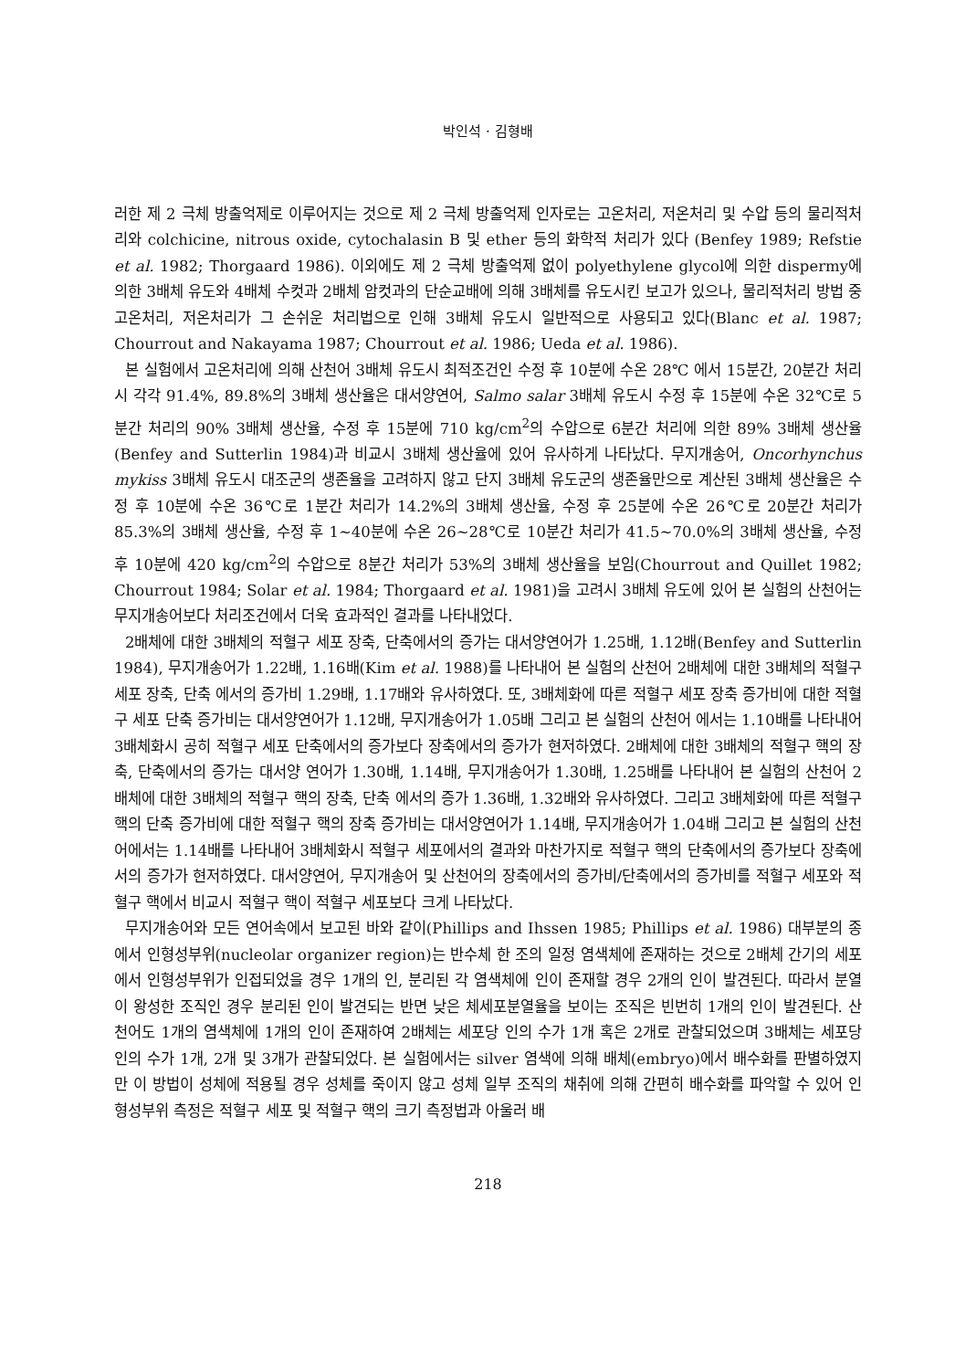박인석 · 김형배
러한 제 2 극체 방출억제로 이루어지는 것으로 제 2 극체 방출억제 인자로는 고온처리, 저온처리 및 수압 등의 물리적처리와 colchicine, nitrous oxide, cytochalasin B 및 ether 등의 화학적 처리가 있다 (Benfey 1989; Refstie et al. 1982; Thorgaard 1986). 이외에도 제 2 극체 방출억제 없이 polyethylene glycol에 의한 dispermy에 의한 3배체 유도와 4배체 수컷과 2배체 암컷과의 단순교배에 의해 3배체를 유도시킨 보고가 있으나, 물리적처리 방법 중 고온처리, 저온처리가 그 손쉬운 처리법으로 인해 3배체 유도시 일반적으로 사용되고 있다(Blanc et al. 1987; Chourrout and Nakayama 1987; Chourrout et al. 1986; Ueda et al. 1986).
본 실험에서 고온처리에 의해 산천어 3배체 유도시 최적조건인 수정 후 10분에 수온 28℃ 에서 15분간, 20분간 처리시 각각 91.4%, 89.8%의 3배체 생산율은 대서양연어, Salmo salar 3배체 유도시 수정 후 15분에 수온 32℃로 5분간 처리의 90% 3배체 생산율, 수정 후 15분에 710 kg/cm<sup>2</sup>의 수압으로 6분간 처리에 의한 89% 3배체 생산율(Benfey and Sutterlin 1984)과 비교시 3배체 생산율에 있어 유사하게 나타났다. 무지개송어, Oncorhynchus mykiss 3배체 유도시 대조군의 생존율을 고려하지 않고 단지 3배체 유도군의 생존율만으로 계산된 3배체 생산율은 수정 후 10분에 수온 36℃로 1분간 처리가 14.2%의 3배체 생산율, 수정 후 25분에 수온 26℃로 20분간 처리가 85.3%의 3배체 생산율, 수정 후 1~40분에 수온 26~28℃로 10분간 처리가 41.5~70.0%의 3배체 생산율, 수정 후 10분에 420 kg/cm<sup>2</sup>의 수압으로 8분간 처리가 53%의 3배체 생산율을 보임(Chourrout and Quillet 1982; Chourrout 1984; Solar et al. 1984; Thorgaard et al. 1981)을 고려시 3배체 유도에 있어 본 실험의 산천어는 무지개송어보다 처리조건에서 더욱 효과적인 결과를 나타내었다.
2배체에 대한 3배체의 적혈구 세포 장축, 단축에서의 증가는 대서양연어가 1.25배, 1.12배(Benfey and Sutterlin 1984), 무지개송어가 1.22배, 1.16배(Kim et al. 1988)를 나타내어 본 실험의 산천어 2배체에 대한 3배체의 적혈구 세포 장축, 단축 에서의 증가비 1.29배, 1.17배와 유사하였다. 또, 3배체화에 따른 적혈구 세포 장축 증가비에 대한 적혈구 세포 단축 증가비는 대서양연어가 1.12배, 무지개송어가 1.05배 그리고 본 실험의 산천어 에서는 1.10배를 나타내어 3배체화시 공히 적혈구 세포 단축에서의 증가보다 장축에서의 증가가 현저하였다. 2배체에 대한 3배체의 적혈구 핵의 장축, 단축에서의 증가는 대서양 연어가 1.30배, 1.14배, 무지개송어가 1.30배, 1.25배를 나타내어 본 실험의 산천어 2배체에 대한 3배체의 적혈구 핵의 장축, 단축 에서의 증가 1.36배, 1.32배와 유사하였다. 그리고 3배체화에 따른 적혈구 핵의 단축 증가비에 대한 적혈구 핵의 장축 증가비는 대서양연어가 1.14배, 무지개송어가 1.04배 그리고 본 실험의 산천어에서는 1.14배를 나타내어 3배체화시 적혈구 세포에서의 결과와 마찬가지로 적혈구 핵의 단축에서의 증가보다 장축에서의 증가가 현저하였다. 대서양연어, 무지개송어 및 산천어의 장축에서의 증가비/단축에서의 증가비를 적혈구 세포와 적혈구 핵에서 비교시 적혈구 핵이 적혈구 세포보다 크게 나타났다.
무지개송어와 모든 연어속에서 보고된 바와 같이(Phillips and Ihssen 1985; Phillips et al. 1986) 대부분의 종에서 인형성부위(nucleolar organizer region)는 반수체 한 조의 일정 염색체에 존재하는 것으로 2배체 간기의 세포에서 인형성부위가 인접되었을 경우 1개의 인, 분리된 각 염색체에 인이 존재할 경우 2개의 인이 발견된다. 따라서 분열이 왕성한 조직인 경우 분리된 인이 발견되는 반면 낮은 체세포분열율을 보이는 조직은 빈번히 1개의 인이 발견된다. 산천어도 1개의 염색체에 1개의 인이 존재하여 2배체는 세포당 인의 수가 1개 혹은 2개로 관찰되었으며 3배체는 세포당 인의 수가 1개, 2개 및 3개가 관찰되었다. 본 실험에서는 silver 염색에 의해 배체(embryo)에서 배수화를 판별하였지만 이 방법이 성체에 적용될 경우 성체를 죽이지 않고 성체 일부 조직의 채취에 의해 간편히 배수화를 파악할 수 있어 인형성부위 측정은 적혈구 세포 및 적혈구 핵의 크기 측정법과 아울러 배
218